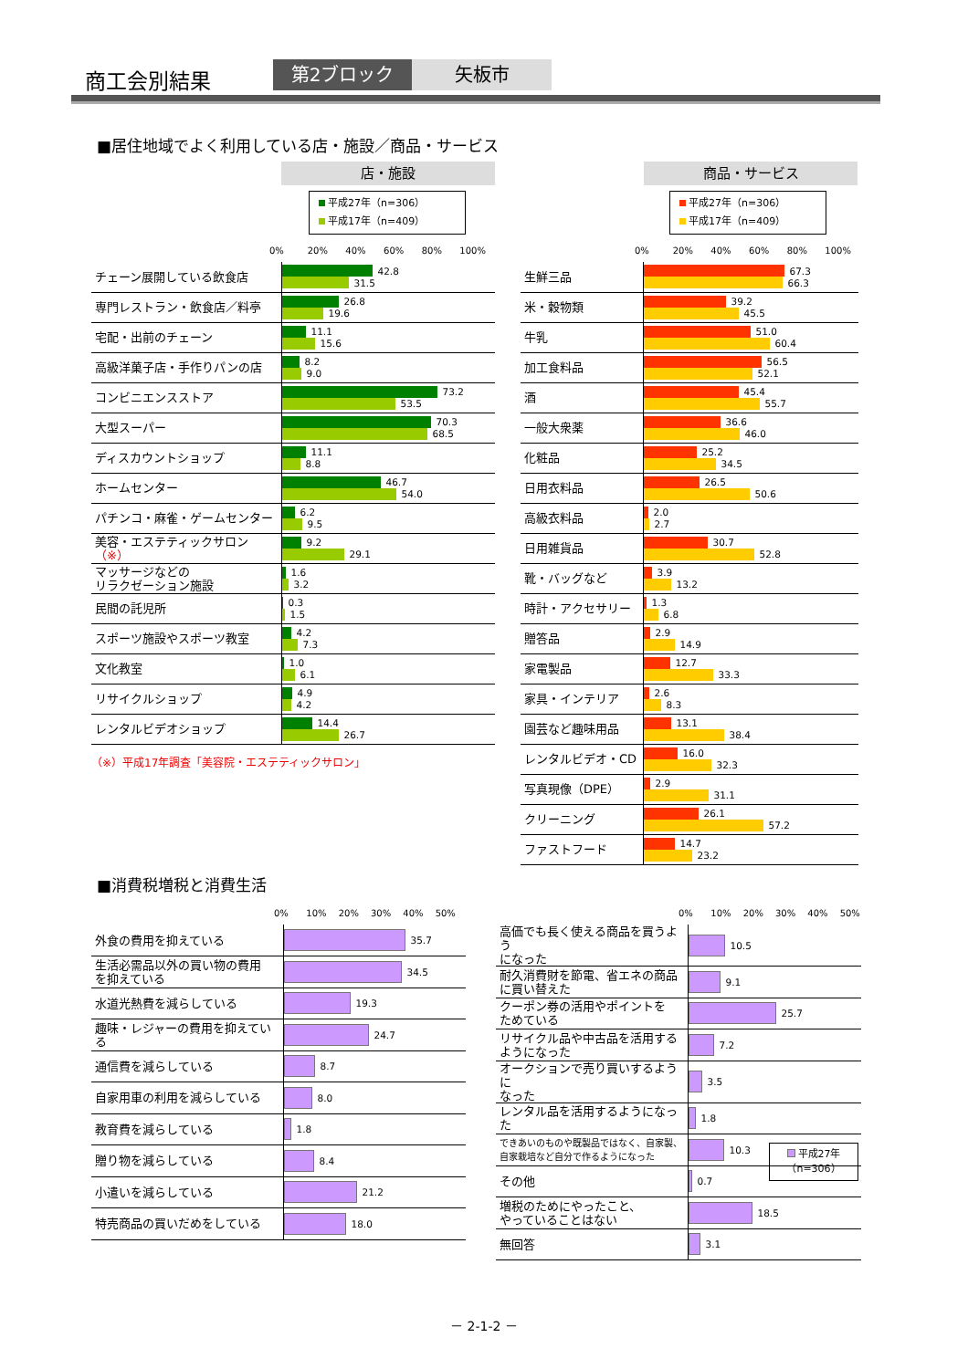商工会別結果 第2ブロック 矢板市
■居住地域でよく利用している店・施設／商品・サービス
店・施設
平成27年（n=306）
平成17年（n=409）
0% 20% 40% 60% 80% 100%
| チェーン展開している飲食店 | 42.8 31.5 |
| 専門レストラン・飲食店／料亭 | 26.8 19.6 |
| 宅配・出前のチェーン | 11.1 15.6 |
| 高級洋菓子店・手作りパンの店 | 8.2 9.0 |
| コンビニエンスストア | 73.2 53.5 |
| 大型スーパー | 70.3 68.5 |
| ディスカウントショップ | 11.1 8.8 |
| ホームセンター | 46.7 54.0 |
| パチンコ・麻雀・ゲームセンター | 6.2 9.5 |
| 美容・エステティックサロン （※） | 9.2 29.1 |
| マッサージなどの リラクゼーション施設 | 1.6 3.2 |
| 民間の託児所 | 0.3 1.5 |
| スポーツ施設やスポーツ教室 | 4.2 7.3 |
| 文化教室 | 1.0 6.1 |
| リサイクルショップ | 4.9 4.2 |
| レンタルビデオショップ | 14.4 26.7 |
（※）平成17年調査「美容院・エステティックサロン」
商品・サービス
平成27年（n=306）
平成17年（n=409）
0% 20% 40% 60% 80% 100%
| 生鮮三品 | 67.3 66.3 |
| 米・穀物類 | 39.2 45.5 |
| 牛乳 | 51.0 60.4 |
| 加工食料品 | 56.5 52.1 |
| 酒 | 45.4 55.7 |
| 一般大衆薬 | 36.6 46.0 |
| 化粧品 | 25.2 34.5 |
| 日用衣料品 | 26.5 50.6 |
| 高級衣料品 | 2.0 2.7 |
| 日用雑貨品 | 30.7 52.8 |
| 靴・バッグなど | 3.9 13.2 |
| 時計・アクセサリー | 1.3 6.8 |
| 贈答品 | 2.9 14.9 |
| 家電製品 | 12.7 33.3 |
| 家具・インテリア | 2.6 8.3 |
| 園芸など趣味用品 | 13.1 38.4 |
| レンタルビデオ・CD | 16.0 32.3 |
| 写真現像（DPE） | 2.9 31.1 |
| クリーニング | 26.1 57.2 |
| ファストフード | 14.7 23.2 |
■消費税増税と消費生活
0% 10% 20% 30% 40% 50%
| 外食の費用を抑えている | 35.7 |
| 生活必需品以外の買い物の費用 を抑えている | 34.5 |
| 水道光熱費を減らしている | 19.3 |
| 趣味・レジャーの費用を抑えている | 24.7 |
| 通信費を減らしている | 8.7 |
| 自家用車の利用を減らしている | 8.0 |
| 教育費を減らしている | 1.8 |
| 贈り物を減らしている | 8.4 |
| 小遣いを減らしている | 21.2 |
| 特売商品の買いだめをしている | 18.0 |
0% 10% 20% 30% 40% 50%
| 高価でも長く使える商品を買うよう になった | 10.5 |
| 耐久消費財を節電、省エネの商品 に買い替えた | 9.1 |
| クーポン券の活用やポイントを ためている | 25.7 |
| リサイクル品や中古品を活用する ようになった | 7.2 |
| オークションで売り買いするように なった | 3.5 |
| レンタル品を活用するようになった | 1.8 |
| できあいのものや既製品ではなく、自家製、 自家栽培など自分で作るようになった | 10.3 |
| その他 | 0.7 |
| 増税のためにやったこと、 やっていることはない | 18.5 |
| 無回答 | 3.1 |
平成27年
（n=306）
－ 2-1-2 －